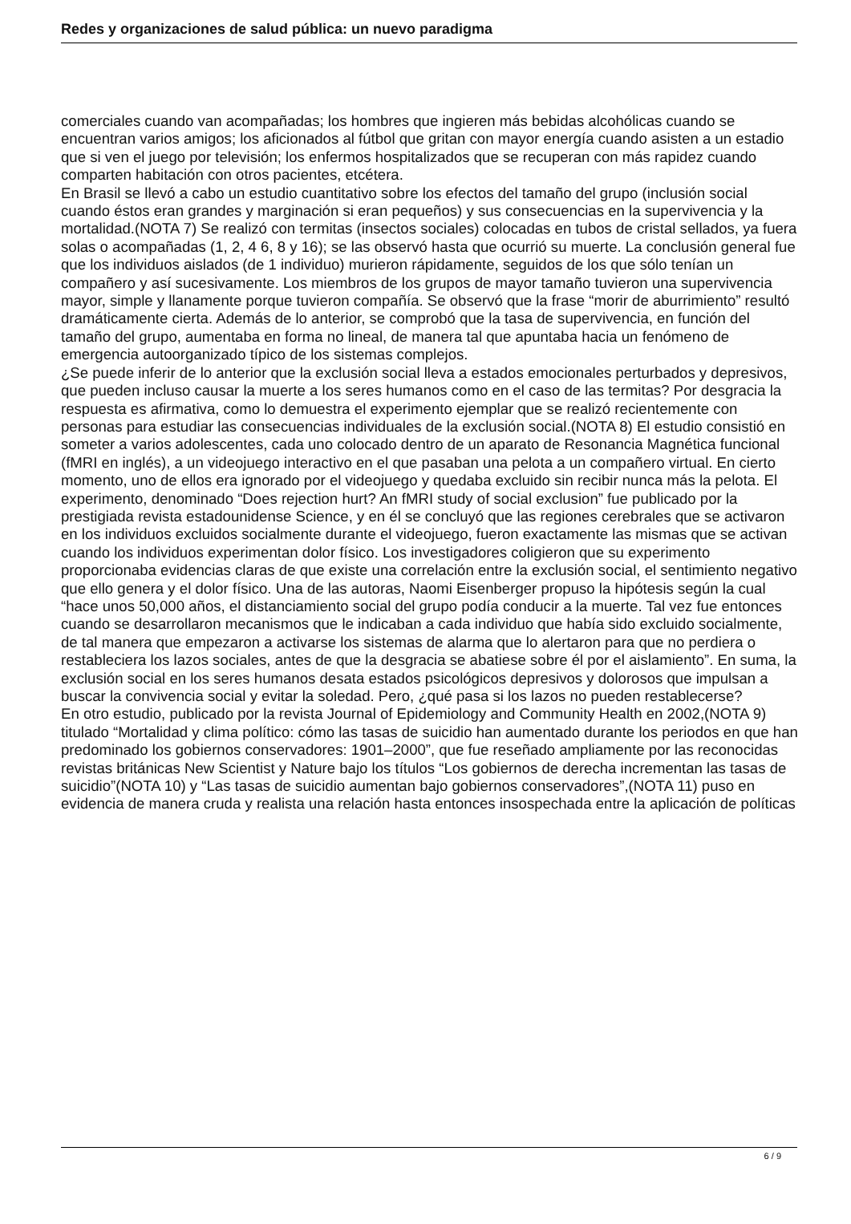Redes y organizaciones de salud pública: un nuevo paradigma
comerciales cuando van acompañadas; los hombres que ingieren más bebidas alcohólicas cuando se encuentran varios amigos; los aficionados al fútbol que gritan con mayor energía cuando asisten a un estadio que si ven el juego por televisión; los enfermos hospitalizados que se recuperan con más rapidez cuando comparten habitación con otros pacientes, etcétera.
En Brasil se llevó a cabo un estudio cuantitativo sobre los efectos del tamaño del grupo (inclusión social cuando éstos eran grandes y marginación si eran pequeños) y sus consecuencias en la supervivencia y la mortalidad.(NOTA 7) Se realizó con termitas (insectos sociales) colocadas en tubos de cristal sellados, ya fuera solas o acompañadas (1, 2, 4 6, 8 y 16); se las observó hasta que ocurrió su muerte. La conclusión general fue que los individuos aislados (de 1 individuo) murieron rápidamente, seguidos de los que sólo tenían un compañero y así sucesivamente. Los miembros de los grupos de mayor tamaño tuvieron una supervivencia mayor, simple y llanamente porque tuvieron compañía. Se observó que la frase “morir de aburrimiento” resultó dramáticamente cierta. Además de lo anterior, se comprobó que la tasa de supervivencia, en función del tamaño del grupo, aumentaba en forma no lineal, de manera tal que apuntaba hacia un fenómeno de emergencia autoorganizado típico de los sistemas complejos.
¿Se puede inferir de lo anterior que la exclusión social lleva a estados emocionales perturbados y depresivos, que pueden incluso causar la muerte a los seres humanos como en el caso de las termitas? Por desgracia la respuesta es afirmativa, como lo demuestra el experimento ejemplar que se realizó recientemente con personas para estudiar las consecuencias individuales de la exclusión social.(NOTA 8) El estudio consistió en someter a varios adolescentes, cada uno colocado dentro de un aparato de Resonancia Magnética funcional (fMRI en inglés), a un videojuego interactivo en el que pasaban una pelota a un compañero virtual. En cierto momento, uno de ellos era ignorado por el videojuego y quedaba excluido sin recibir nunca más la pelota. El experimento, denominado “Does rejection hurt? An fMRI study of social exclusion” fue publicado por la prestigiada revista estadounidense Science, y en él se concluyó que las regiones cerebrales que se activaron en los individuos excluidos socialmente durante el videojuego, fueron exactamente las mismas que se activan cuando los individuos experimentan dolor físico. Los investigadores coligieron que su experimento proporcionaba evidencias claras de que existe una correlación entre la exclusión social, el sentimiento negativo que ello genera y el dolor físico. Una de las autoras, Naomi Eisenberger propuso la hipótesis según la cual “hace unos 50,000 años, el distanciamiento social del grupo podía conducir a la muerte. Tal vez fue entonces cuando se desarrollaron mecanismos que le indicaban a cada individuo que había sido excluido socialmente, de tal manera que empezaron a activarse los sistemas de alarma que lo alertaron para que no perdiera o restableciera los lazos sociales, antes de que la desgracia se abatiese sobre él por el aislamiento”. En suma, la exclusión social en los seres humanos desata estados psicológicos depresivos y dolorosos que impulsan a buscar la convivencia social y evitar la soledad. Pero, ¿qué pasa si los lazos no pueden restablecerse?
En otro estudio, publicado por la revista Journal of Epidemiology and Community Health en 2002,(NOTA 9) titulado “Mortalidad y clima político: cómo las tasas de suicidio han aumentado durante los periodos en que han predominado los gobiernos conservadores: 1901–2000”, que fue reseñado ampliamente por las reconocidas revistas británicas New Scientist y Nature bajo los títulos “Los gobiernos de derecha incrementan las tasas de suicidio”(NOTA 10) y “Las tasas de suicidio aumentan bajo gobiernos conservadores”,(NOTA 11) puso en evidencia de manera cruda y realista una relación hasta entonces insospechada entre la aplicación de políticas
6 / 9